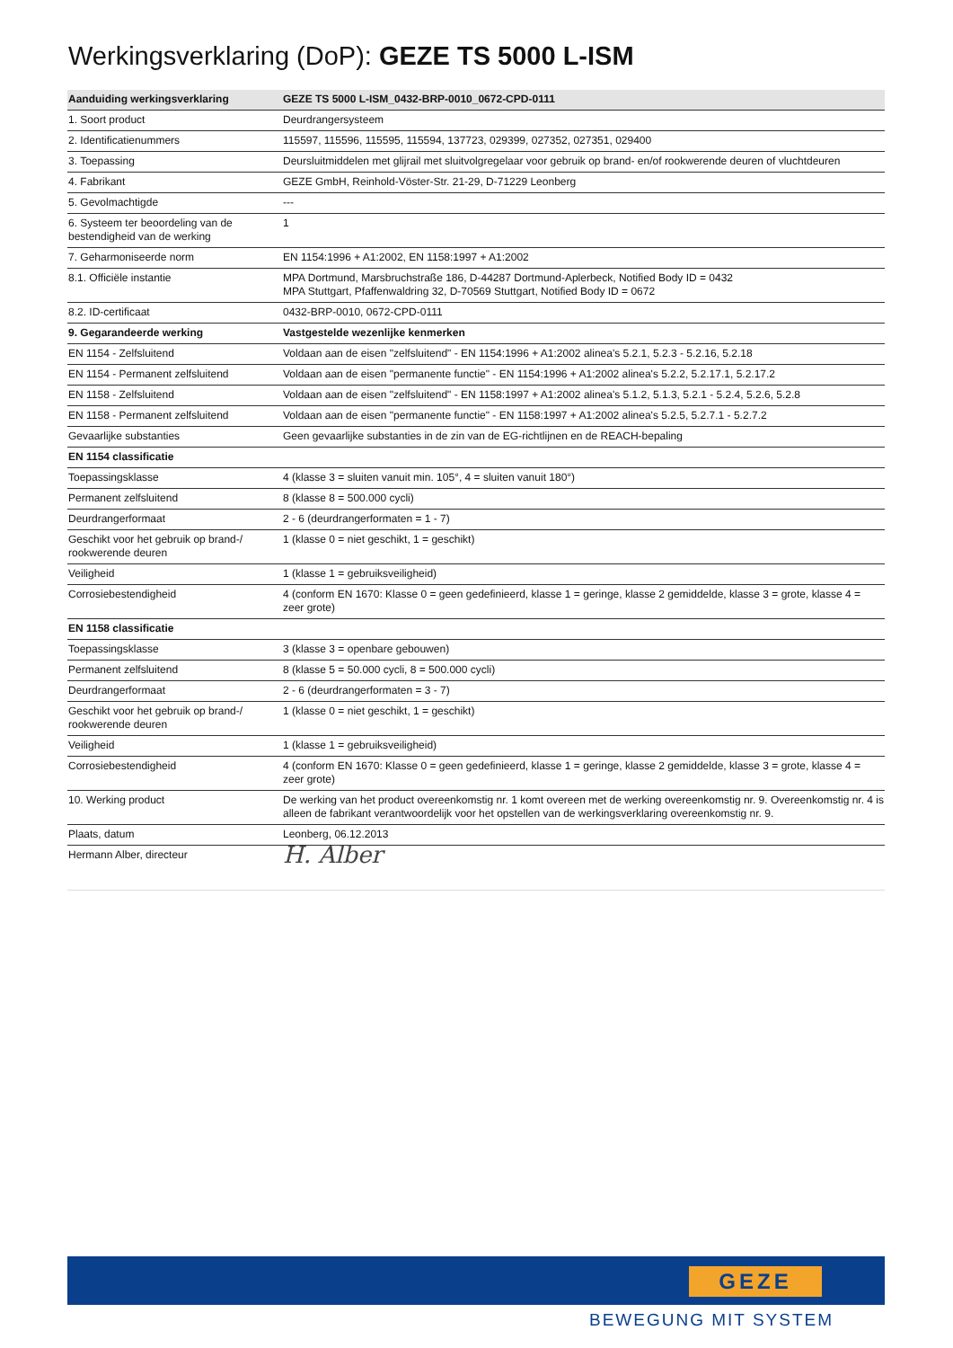Werkingsverklaring (DoP): GEZE TS 5000 L-ISM
| Aanduiding werkingsverklaring | GEZE TS 5000 L-ISM_0432-BRP-0010_0672-CPD-0111 |
| --- | --- |
| 1. Soort product | Deurdrangersysteem |
| 2. Identificatienummers | 115597, 115596, 115595, 115594, 137723, 029399, 027352, 027351, 029400 |
| 3. Toepassing | Deursluitmiddelen met glijrail met sluitvolgregelaar voor gebruik op brand- en/of rookwerende deuren of vluchtdeuren |
| 4. Fabrikant | GEZE GmbH, Reinhold-Vöster-Str. 21-29, D-71229 Leonberg |
| 5. Gevolmachtigde | --- |
| 6. Systeem ter beoordeling van de bestendigheid van de werking | 1 |
| 7. Geharmoniseerde norm | EN 1154:1996 + A1:2002, EN 1158:1997 + A1:2002 |
| 8.1. Officiële instantie | MPA Dortmund, Marsbruchstraße 186, D-44287 Dortmund-Aplerbeck, Notified Body ID = 0432 MPA Stuttgart, Pfaffenwaldring 32, D-70569 Stuttgart, Notified Body ID = 0672 |
| 8.2. ID-certificaat | 0432-BRP-0010, 0672-CPD-0111 |
| 9. Gegarandeerde werking | Vastgestelde wezenlijke kenmerken |
| EN 1154 - Zelfsluitend | Voldaan aan de eisen "zelfsluitend" - EN 1154:1996 + A1:2002 alinea's 5.2.1, 5.2.3 - 5.2.16, 5.2.18 |
| EN 1154 - Permanent zelfsluitend | Voldaan aan de eisen "permanente functie" - EN 1154:1996 + A1:2002 alinea's 5.2.2, 5.2.17.1, 5.2.17.2 |
| EN 1158 - Zelfsluitend | Voldaan aan de eisen "zelfsluitend" - EN 1158:1997 + A1:2002 alinea's 5.1.2, 5.1.3, 5.2.1 - 5.2.4, 5.2.6, 5.2.8 |
| EN 1158 - Permanent zelfsluitend | Voldaan aan de eisen "permanente functie" - EN 1158:1997 + A1:2002 alinea's 5.2.5, 5.2.7.1 - 5.2.7.2 |
| Gevaarlijke substanties | Geen gevaarlijke substanties in de zin van de EG-richtlijnen en de REACH-bepaling |
| EN 1154 classificatie | |
| Toepassingsklasse | 4 (klasse 3 = sluiten vanuit min. 105°, 4 = sluiten vanuit 180°) |
| Permanent zelfsluitend | 8 (klasse 8 = 500.000 cycli) |
| Deurdrangerformaat | 2 - 6 (deurdrangerformaten = 1 - 7) |
| Geschikt voor het gebruik op brand-/ rookwerende deuren | 1 (klasse 0 = niet geschikt, 1 = geschikt) |
| Veiligheid | 1 (klasse 1 = gebruiksveiligheid) |
| Corrosiebestendigheid | 4 (conform EN 1670: Klasse 0 = geen gedefinieerd, klasse 1 = geringe, klasse 2 gemiddelde, klasse 3 = grote, klasse 4 = zeer grote) |
| EN 1158 classificatie | |
| Toepassingsklasse | 3 (klasse 3 = openbare gebouwen) |
| Permanent zelfsluitend | 8 (klasse 5 = 50.000 cycli, 8 = 500.000 cycli) |
| Deurdrangerformaat | 2 - 6 (deurdrangerformaten = 3 - 7) |
| Geschikt voor het gebruik op brand-/ rookwerende deuren | 1 (klasse 0 = niet geschikt, 1 = geschikt) |
| Veiligheid | 1 (klasse 1 = gebruiksveiligheid) |
| Corrosiebestendigheid | 4 (conform EN 1670: Klasse 0 = geen gedefinieerd, klasse 1 = geringe, klasse 2 gemiddelde, klasse 3 = grote, klasse 4 = zeer grote) |
| 10. Werking product | De werking van het product overeenkomstig nr. 1 komt overeen met de werking overeenkomstig nr. 9. Overeenkomstig nr. 4 is alleen de fabrikant verantwoordelijk voor het opstellen van de werkingsverklaring overeenkomstig nr. 9. |
| Plaats, datum | Leonberg, 06.12.2013 |
| Hermann Alber, directeur | H. Alber |
GEZE
BEWEGUNG MIT SYSTEM